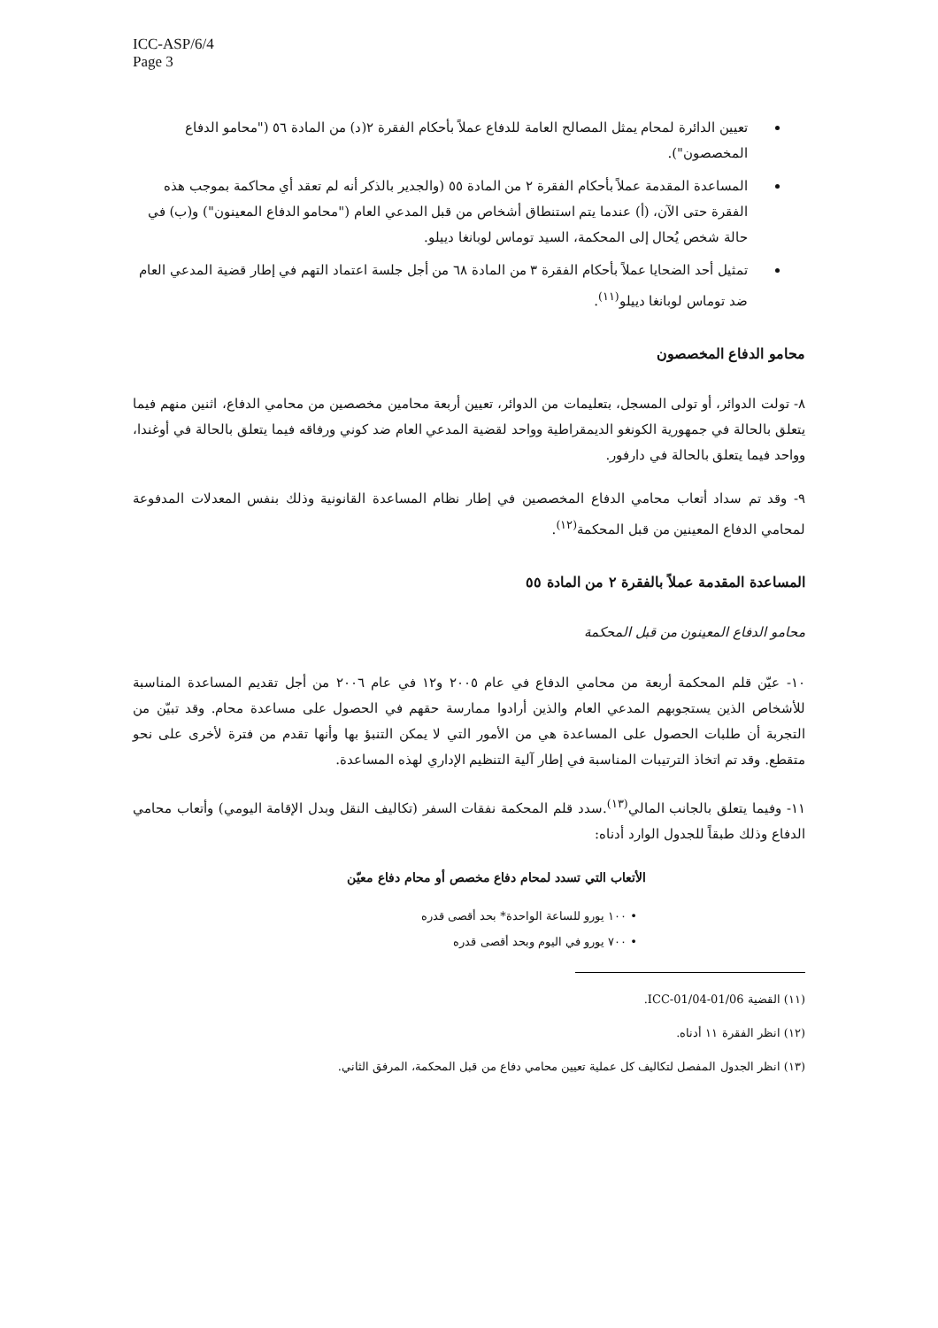ICC-ASP/6/4
Page 3
تعيين الدائرة لمحام يمثل المصالح العامة للدفاع عملاً بأحكام الفقرة ٢(د) من المادة ٥٦ ("محامو الدفاع المخصصون").
المساعدة المقدمة عملاً بأحكام الفقرة ٢ من المادة ٥٥ (والجدير بالذكر أنه لم تعقد أي محاكمة بموجب هذه الفقرة حتى الآن، (أ) عندما يتم استنطاق أشخاص من قبل المدعي العام ("محامو الدفاع المعينون") و(ب) في حالة شخص يُحال إلى المحكمة، السيد توماس لوبانغا دييلو.
تمثيل أحد الضحايا عملاً بأحكام الفقرة ٣ من المادة ٦٨ من أجل جلسة اعتماد التهم في إطار قضية المدعي العام ضد توماس لوبانغا دييلو<sup>(١١)</sup>.
محامو الدفاع المخصصون
٨- تولت الدوائر، أو تولى المسجل، بتعليمات من الدوائر، تعيين أربعة محامين مخصصين من محامي الدفاع، اثنين منهم فيما يتعلق بالحالة في جمهورية الكونغو الديمقراطية وواحد لقضية المدعي العام ضد كوني ورفاقه فيما يتعلق بالحالة في أوغندا، وواحد فيما يتعلق بالحالة في دارفور.
٩- وقد تم سداد أتعاب محامي الدفاع المخصصين في إطار نظام المساعدة القانونية وذلك بنفس المعدلات المدفوعة لمحامي الدفاع المعينين من قبل المحكمة<sup>(١٢)</sup>.
المساعدة المقدمة عملاً بالفقرة ٢ من المادة ٥٥
محامو الدفاع المعينون من قبل المحكمة
١٠- عيّن قلم المحكمة أربعة من محامي الدفاع في عام ٢٠٠٥ و١٢ في عام ٢٠٠٦ من أجل تقديم المساعدة المناسبة للأشخاص الذين يستجوبهم المدعي العام والذين أرادوا ممارسة حقهم في الحصول على مساعدة محام. وقد تبيّن من التجربة أن طلبات الحصول على المساعدة هي من الأمور التي لا يمكن التنبؤ بها وأنها تقدم من فترة لأخرى على نحو متقطع. وقد تم اتخاذ الترتيبات المناسبة في إطار آلية التنظيم الإداري لهذه المساعدة.
١١- وفيما يتعلق بالجانب المالي<sup>(١٣)</sup>.سدد قلم المحكمة نفقات السفر (تكاليف النقل وبدل الإقامة اليومي) وأتعاب محامي الدفاع وذلك طبقاً للجدول الوارد أدناه:
الأتعاب التي تسدد لمحام دفاع مخصص أو محام دفاع معيّن
• ١٠٠ يورو للساعة الواحدة* بحد أقصى قدره
• ٧٠٠ يورو في اليوم وبحد أقصى قدره
(١١) القضية ICC-01/04-01/06.
(١٢) انظر الفقرة ١١ أدناه.
(١٣) انظر الجدول المفصل لتكاليف كل عملية تعيين محامي دفاع من قبل المحكمة، المرفق الثاني.